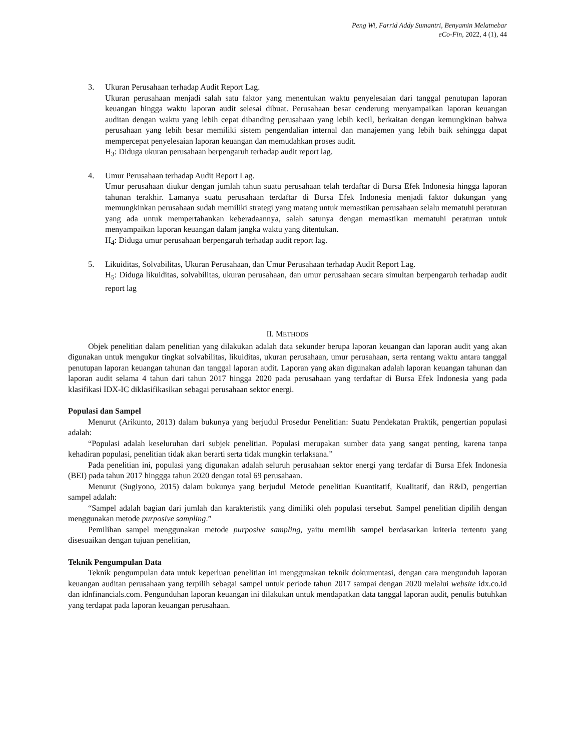Peng Wi, Farrid Addy Sumantri, Benyamin Melatnebar
eCo-Fin, 2022, 4 (1), 44
3. Ukuran Perusahaan terhadap Audit Report Lag.
Ukuran perusahaan menjadi salah satu faktor yang menentukan waktu penyelesaian dari tanggal penutupan laporan keuangan hingga waktu laporan audit selesai dibuat. Perusahaan besar cenderung menyampaikan laporan keuangan auditan dengan waktu yang lebih cepat dibanding perusahaan yang lebih kecil, berkaitan dengan kemungkinan bahwa perusahaan yang lebih besar memiliki sistem pengendalian internal dan manajemen yang lebih baik sehingga dapat mempercepat penyelesaian laporan keuangan dan memudahkan proses audit.
H<sub>3</sub>: Diduga ukuran perusahaan berpengaruh terhadap audit report lag.
4. Umur Perusahaan terhadap Audit Report Lag.
Umur perusahaan diukur dengan jumlah tahun suatu perusahaan telah terdaftar di Bursa Efek Indonesia hingga laporan tahunan terakhir. Lamanya suatu perusahaan terdaftar di Bursa Efek Indonesia menjadi faktor dukungan yang memungkinkan perusahaan sudah memiliki strategi yang matang untuk memastikan perusahaan selalu mematuhi peraturan yang ada untuk mempertahankan keberadaannya, salah satunya dengan memastikan mematuhi peraturan untuk menyampaikan laporan keuangan dalam jangka waktu yang ditentukan.
H<sub>4</sub>: Diduga umur perusahaan berpengaruh terhadap audit report lag.
5. Likuiditas, Solvabilitas, Ukuran Perusahaan, dan Umur Perusahaan terhadap Audit Report Lag.
H<sub>5</sub>: Diduga likuiditas, solvabilitas, ukuran perusahaan, dan umur perusahaan secara simultan berpengaruh terhadap audit report lag
II. METHODS
Objek penelitian dalam penelitian yang dilakukan adalah data sekunder berupa laporan keuangan dan laporan audit yang akan digunakan untuk mengukur tingkat solvabilitas, likuiditas, ukuran perusahaan, umur perusahaan, serta rentang waktu antara tanggal penutupan laporan keuangan tahunan dan tanggal laporan audit. Laporan yang akan digunakan adalah laporan keuangan tahunan dan laporan audit selama 4 tahun dari tahun 2017 hingga 2020 pada perusahaan yang terdaftar di Bursa Efek Indonesia yang pada klasifikasi IDX-IC diklasifikasikan sebagai perusahaan sektor energi.
Populasi dan Sampel
Menurut (Arikunto, 2013) dalam bukunya yang berjudul Prosedur Penelitian: Suatu Pendekatan Praktik, pengertian populasi adalah:
“Populasi adalah keseluruhan dari subjek penelitian. Populasi merupakan sumber data yang sangat penting, karena tanpa kehadiran populasi, penelitian tidak akan berarti serta tidak mungkin terlaksana.”
Pada penelitian ini, populasi yang digunakan adalah seluruh perusahaan sektor energi yang terdafar di Bursa Efek Indonesia (BEI) pada tahun 2017 hinggga tahun 2020 dengan total 69 perusahaan.
Menurut (Sugiyono, 2015) dalam bukunya yang berjudul Metode penelitian Kuantitatif, Kualitatif, dan R&D, pengertian sampel adalah:
“Sampel adalah bagian dari jumlah dan karakteristik yang dimiliki oleh populasi tersebut. Sampel penelitian dipilih dengan menggunakan metode purposive sampling.”
Pemilihan sampel menggunakan metode purposive sampling, yaitu memilih sampel berdasarkan kriteria tertentu yang disesuaikan dengan tujuan penelitian,
Teknik Pengumpulan Data
Teknik pengumpulan data untuk keperluan penelitian ini menggunakan teknik dokumentasi, dengan cara mengunduh laporan keuangan auditan perusahaan yang terpilih sebagai sampel untuk periode tahun 2017 sampai dengan 2020 melalui website idx.co.id dan idnfinancials.com. Pengunduhan laporan keuangan ini dilakukan untuk mendapatkan data tanggal laporan audit, penulis butuhkan yang terdapat pada laporan keuangan perusahaan.